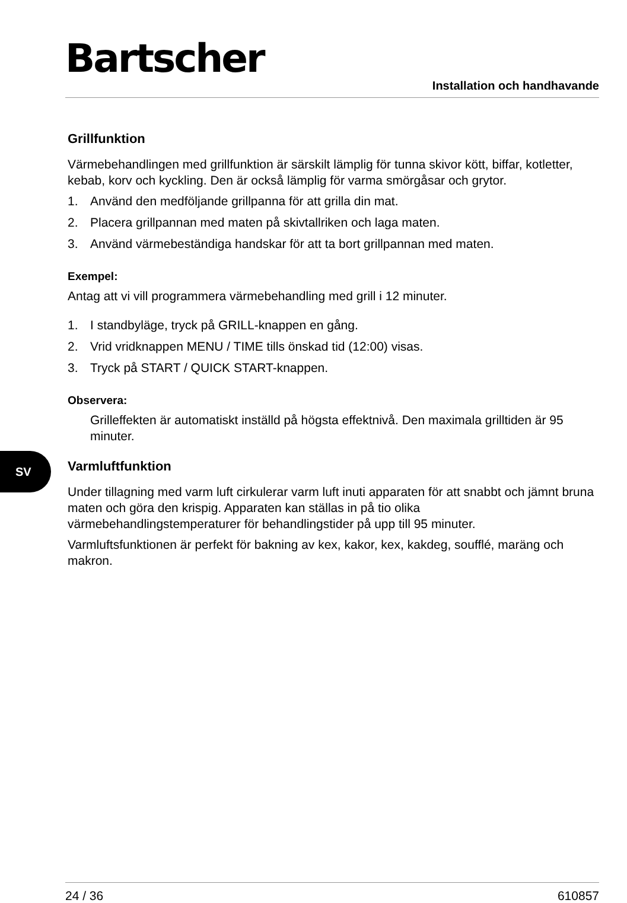Bartscher
Installation och handhavande
Grillfunktion
Värmebehandlingen med grillfunktion är särskilt lämplig för tunna skivor kött, biffar, kotletter, kebab, korv och kyckling. Den är också lämplig för varma smörgåsar och grytor.
1. Använd den medföljande grillpanna för att grilla din mat.
2. Placera grillpannan med maten på skivtallriken och laga maten.
3. Använd värmebeständiga handskar för att ta bort grillpannan med maten.
Exempel:
Antag att vi vill programmera värmebehandling med grill i 12 minuter.
1. I standbyläge, tryck på GRILL-knappen en gång.
2. Vrid vridknappen MENU / TIME tills önskad tid (12:00) visas.
3. Tryck på START / QUICK START-knappen.
Observera:
Grilleffekten är automatiskt inställd på högsta effektnivå. Den maximala grilltiden är 95 minuter.
Varmluftfunktion
Under tillagning med varm luft cirkulerar varm luft inuti apparaten för att snabbt och jämnt bruna maten och göra den krispig. Apparaten kan ställas in på tio olika värmebehandlingstemperaturer för behandlingstider på upp till 95 minuter.
Varmluftsfunktionen är perfekt för bakning av kex, kakor, kex, kakdeg, soufflé, maräng och makron.
SV
24 / 36 610857